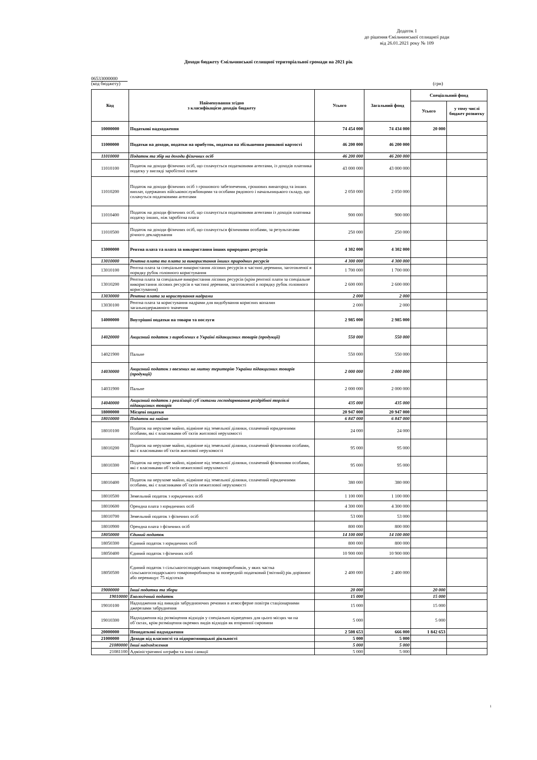Додаток 1
до рішення Ємільчинської селищної ради
від 26.01.2021 року № 109
Доходи бюджету Ємільчинської селищної територіальної громади на 2021 рік
06533000000
(код бюджету) (грн)
| Код | Найменування згідно з класифікацією доходів бюджету | Усього | Загальний фонд | Спеціальний фонд | |
| --- | --- | --- | --- | --- | --- |
| | | | | Усього | у тому числі бюджет розвитку |
| 10000000 | Податкові надходження | 74 454 000 | 74 434 000 | 20 000 | |
| 11000000 | Податки на доходи, податки на прибуток, податки на збільшення ринкової вартості | 46 200 000 | 46 200 000 | | |
| 11010000 | Податок та збір на доходи фізичних осіб | 46 200 000 | 46 200 000 | | |
| 11010100 | Податок на доходи фізичних осіб, що сплачується податковими агентами, із доходів платника податку у вигляді заробітної плати | 43 000 000 | 43 000 000 | | |
| 11010200 | Податок на доходи фізичних осіб з грошового забезпечення, грошових винагород та інших виплат, одержаних військовослужбовцями та особами рядового і начальницького складу, що сплачуться податковими агентами | 2 050 000 | 2 050 000 | | |
| 11010400 | Податок на доходи фізичних осіб, що сплачується податковими агентами із доходів платника податку інших, ніж заробітна плата | 900 000 | 900 000 | | |
| 11010500 | Податок на доходи фізичних осіб, що сплачується фізичними особами, за результатами річного декларування | 250 000 | 250 000 | | |
| 13000000 | Рентна плата та плата за використання інших природних ресурсів | 4 302 000 | 4 302 000 | | |
| 13010000 | Рентна плата та плата за використання інших природних ресурсів | 4 300 000 | 4 300 000 | | |
| 13010100 | Рентна плата за спеціальне використання лісових ресурсів в частині деревини, заготовленої в порядку рубок головного користування | 1 700 000 | 1 700 000 | | |
| 13010200 | Рентна плата за спеціальне використання лісових ресурсів (крім рентної плати за спеціальне використання лісових ресурсів в частині деревини, заготовленої в порядку рубок головного користування) | 2 600 000 | 2 600 000 | | |
| 13030000 | Рентна плата за користування надрами | 2 000 | 2 000 | | |
| 13030100 | Рентна плата за користування надрами для видобування корисних копалин загальнодержавного значення | 2 000 | 2 000 | | |
| 14000000 | Внутрішні податки на товари та послуги | 2 985 000 | 2 985 000 | | |
| 14020000 | Акцизний податок з вироблених в Україні підакцизних товарів (продукції) | 550 000 | 550 000 | | |
| 14021900 | Пальне | 550 000 | 550 000 | | |
| 14030000 | Акцизний податок з ввезених на митну територію України підакцизних товарів (продукції) | 2 000 000 | 2 000 000 | | |
| 14031900 | Пальне | 2 000 000 | 2 000 000 | | |
| 14040000 | Акцизний податок з реалізації суб`єктами господарювання роздрібної торгівлі підакцизних товарів | 435 000 | 435 000 | | |
| 18000000 | Місцеві податки | 20 947 000 | 20 947 000 | | |
| 18010000 | Податок на майно | 6 847 000 | 6 847 000 | | |
| 18010100 | Податок на нерухоме майно, відмінне від земельної ділянки, сплачений юридичними особами, які є власниками об`єктів житлової нерухомості | 24 000 | 24 000 | | |
| 18010200 | Податок на нерухоме майно, відмінне від земельної ділянки, сплачений фізичними особами, які є власниками об`єктів житлової нерухомості | 95 000 | 95 000 | | |
| 18010300 | Податок на нерухоме майно, відмінне від земельної ділянки, сплачений фізичними особами, які є власниками об`єктів нежитлової нерухомості | 95 000 | 95 000 | | |
| 18010400 | Податок на нерухоме майно, відмінне від земельної ділянки, сплачений юридичними особами, які є власниками об`єктів нежитлової нерухомості | 380 000 | 380 000 | | |
| 18010500 | Земельний податок з юридичних осіб | 1 100 000 | 1 100 000 | | |
| 18010600 | Орендна плата з юридичних осіб | 4 300 000 | 4 300 000 | | |
| 18010700 | Земельний податок з фізичних осіб | 53 000 | 53 000 | | |
| 18010900 | Орендна плата з фізичних осіб | 800 000 | 800 000 | | |
| 18050000 | Єдиний податок | 14 100 000 | 14 100 000 | | |
| 18050300 | Єдиний податок з юридичних осіб | 800 000 | 800 000 | | |
| 18050400 | Єдиний податок з фізичних осіб | 10 900 000 | 10 900 000 | | |
| 18050500 | Єдиний податок з сільськогосподарських товаровиробників, у яких частка сільськогосподарського товаровиробництва за попередній податковий (звітний) рік дорівнює або перевищує 75 відсотків | 2 400 000 | 2 400 000 | | |
| 19000000 | Інші податки та збори | 20 000 | | 20 000 | |
| 19010000 | Екологічний податок | 15 000 | | 15 000 | |
| 19010100 | Надходження від викидів забруднюючих речовин в атмосферне повітря стаціонарними джерелами забруднення | 15 000 | | 15 000 | |
| 19010300 | Надходження від розміщення відходів у спеціально відведених для цього місцях чи на об`єктах, крім розміщення окремих видів відходів як вторинної сировини | 5 000 | | 5 000 | |
| 20000000 | Неподаткові надходження | 2 508 653 | 666 000 | 1 842 653 | |
| 21000000 | Доходи від власності та підприємницької діяльності | 5 000 | 5 000 | | |
| 21080000 | Інші надходження | 5 000 | 5 000 | | |
| 21081100 | Адміністративні штрафи та інші санкції | 5 000 | 5 000 | | |
1